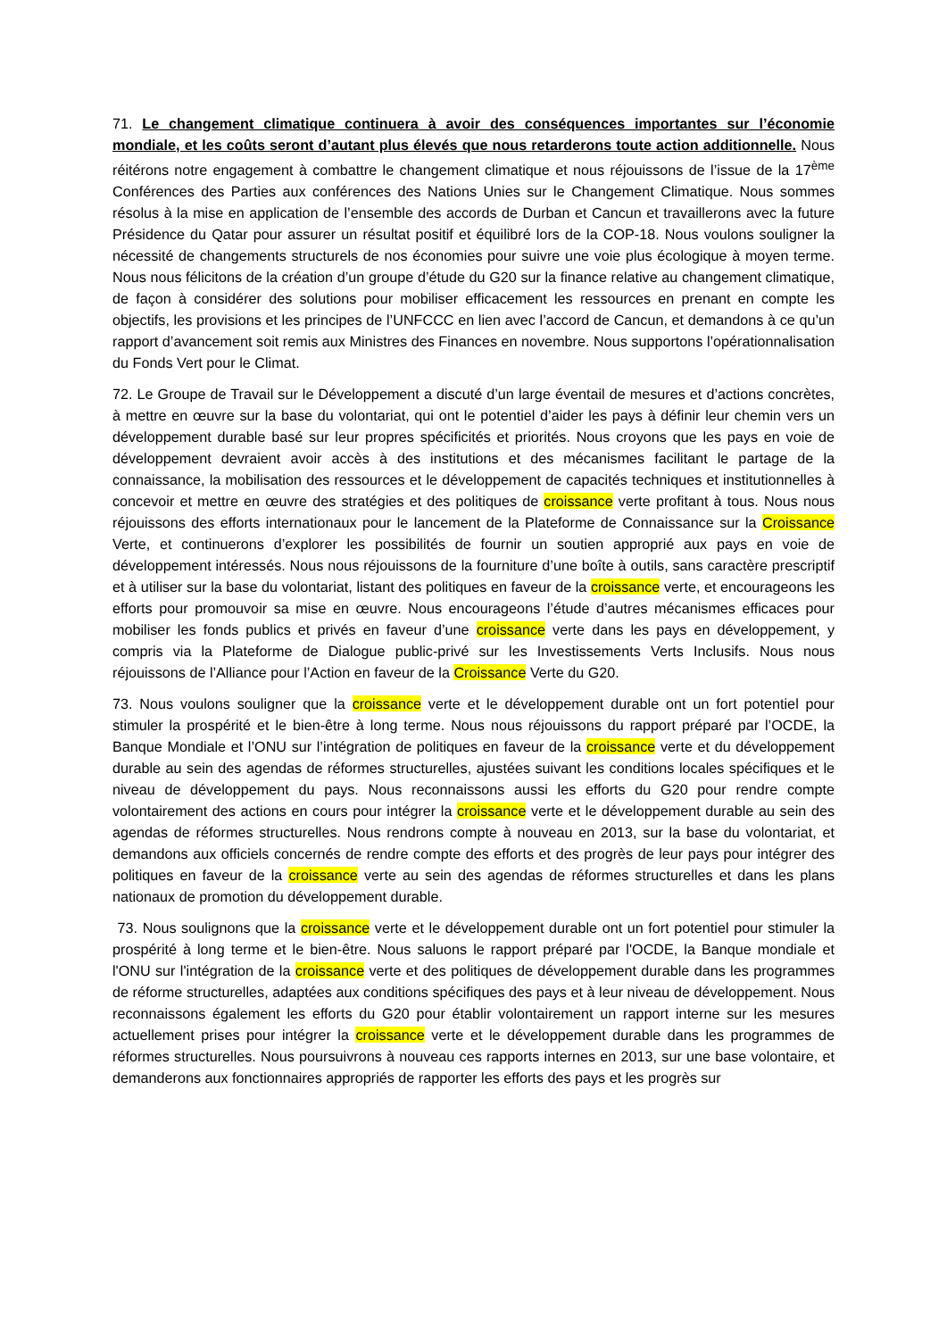71. Le changement climatique continuera à avoir des conséquences importantes sur l’économie mondiale, et les coûts seront d’autant plus élevés que nous retarderons toute action additionnelle. Nous réitérons notre engagement à combattre le changement climatique et nous réjouissons de l’issue de la 17<sup>ème</sup> Conférences des Parties aux conférences des Nations Unies sur le Changement Climatique. Nous sommes résolus à la mise en application de l’ensemble des accords de Durban et Cancun et travaillerons avec la future Présidence du Qatar pour assurer un résultat positif et équilibré lors de la COP-18. Nous voulons souligner la nécessité de changements structurels de nos économies pour suivre une voie plus écologique à moyen terme. Nous nous félicitons de la création d’un groupe d’étude du G20 sur la finance relative au changement climatique, de façon à considérer des solutions pour mobiliser efficacement les ressources en prenant en compte les objectifs, les provisions et les principes de l’UNFCCC en lien avec l’accord de Cancun, et demandons à ce qu’un rapport d’avancement soit remis aux Ministres des Finances en novembre. Nous supportons l’opérationnalisation du Fonds Vert pour le Climat.
72. Le Groupe de Travail sur le Développement a discuté d’un large éventail de mesures et d’actions concrètes, à mettre en œuvre sur la base du volontariat, qui ont le potentiel d’aider les pays à définir leur chemin vers un développement durable basé sur leur propres spécificités et priorités. Nous croyons que les pays en voie de développement devraient avoir accès à des institutions et des mécanismes facilitant le partage de la connaissance, la mobilisation des ressources et le développement de capacités techniques et institutionnelles à concevoir et mettre en œuvre des stratégies et des politiques de croissance verte profitant à tous. Nous nous réjouissons des efforts internationaux pour le lancement de la Plateforme de Connaissance sur la Croissance Verte, et continuerons d’explorer les possibilités de fournir un soutien approprié aux pays en voie de développement intéressés. Nous nous réjouissons de la fourniture d’une boîte à outils, sans caractère prescriptif et à utiliser sur la base du volontariat, listant des politiques en faveur de la croissance verte, et encourageons les efforts pour promouvoir sa mise en œuvre. Nous encourageons l’étude d’autres mécanismes efficaces pour mobiliser les fonds publics et privés en faveur d’une croissance verte dans les pays en développement, y compris via la Plateforme de Dialogue public-privé sur les Investissements Verts Inclusifs. Nous nous réjouissons de l’Alliance pour l’Action en faveur de la Croissance Verte du G20.
73. Nous voulons souligner que la croissance verte et le développement durable ont un fort potentiel pour stimuler la prospérité et le bien-être à long terme. Nous nous réjouissons du rapport préparé par l’OCDE, la Banque Mondiale et l’ONU sur l’intégration de politiques en faveur de la croissance verte et du développement durable au sein des agendas de réformes structurelles, ajustées suivant les conditions locales spécifiques et le niveau de développement du pays. Nous reconnaissons aussi les efforts du G20 pour rendre compte volontairement des actions en cours pour intégrer la croissance verte et le développement durable au sein des agendas de réformes structurelles. Nous rendrons compte à nouveau en 2013, sur la base du volontariat, et demandons aux officiels concernés de rendre compte des efforts et des progrès de leur pays pour intégrer des politiques en faveur de la croissance verte au sein des agendas de réformes structurelles et dans les plans nationaux de promotion du développement durable.
73. Nous soulignons que la croissance verte et le développement durable ont un fort potentiel pour stimuler la prospérité à long terme et le bien-être. Nous saluons le rapport préparé par l'OCDE, la Banque mondiale et l'ONU sur l'intégration de la croissance verte et des politiques de développement durable dans les programmes de réforme structurelles, adaptées aux conditions spécifiques des pays et à leur niveau de développement. Nous reconnaissons également les efforts du G20 pour établir volontairement un rapport interne sur les mesures actuellement prises pour intégrer la croissance verte et le développement durable dans les programmes de réformes structurelles. Nous poursuivrons à nouveau ces rapports internes en 2013, sur une base volontaire, et demanderons aux fonctionnaires appropriés de rapporter les efforts des pays et les progrès sur